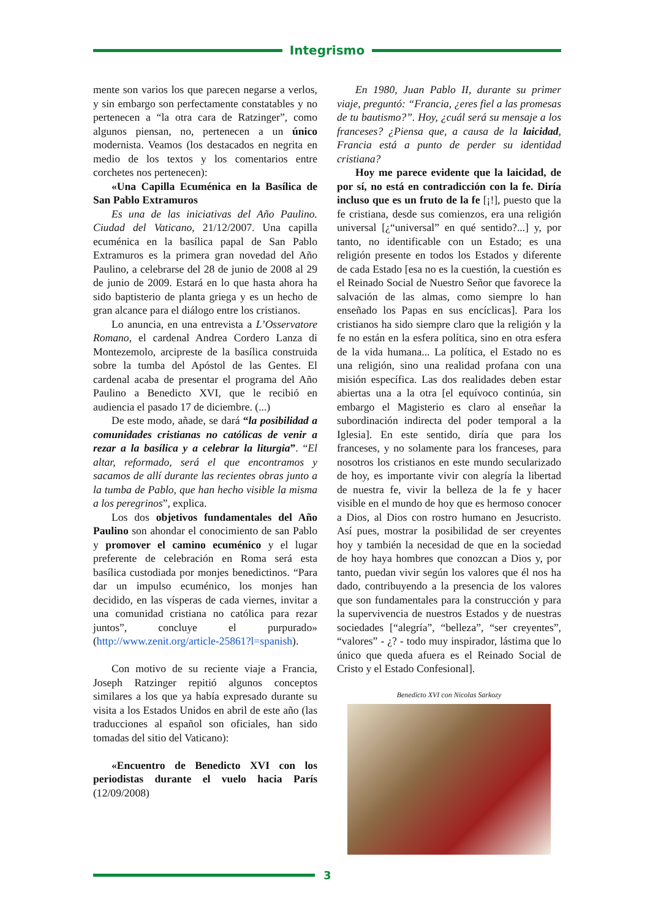Integrismo
mente son varios los que parecen negarse a verlos, y sin embargo son perfectamente constatables y no pertenecen a “la otra cara de Ratzinger”, como algunos piensan, no, pertenecen a un único modernista. Veamos (los destacados en negrita en medio de los textos y los comentarios entre corchetes nos pertenecen):
«Una Capilla Ecuménica en la Basílica de San Pablo Extramuros
Es una de las iniciativas del Año Paulino. Ciudad del Vaticano, 21/12/2007. Una capilla ecuménica en la basílica papal de San Pablo Extramuros es la primera gran novedad del Año Paulino, a celebrarse del 28 de junio de 2008 al 29 de junio de 2009. Estará en lo que hasta ahora ha sido baptisterio de planta griega y es un hecho de gran alcance para el diálogo entre los cristianos.
Lo anuncia, en una entrevista a L’Osservatore Romano, el cardenal Andrea Cordero Lanza di Montezemolo, arcipreste de la basílica construida sobre la tumba del Apóstol de las Gentes. El cardenal acaba de presentar el programa del Año Paulino a Benedicto XVI, que le recibió en audiencia el pasado 17 de diciembre. (...)
De este modo, añade, se dará “la posibilidad a comunidades cristianas no católicas de venir a rezar a la basílica y a celebrar la liturgia”. “El altar, reformado, será el que encontramos y sacamos de allí durante las recientes obras junto a la tumba de Pablo, que han hecho visible la misma a los peregrinos”, explica.
Los dos objetivos fundamentales del Año Paulino son ahondar el conocimiento de san Pablo y promover el camino ecuménico y el lugar preferente de celebración en Roma será esta basílica custodiada por monjes benedictinos. “Para dar un impulso ecuménico, los monjes han decidido, en las vísperas de cada viernes, invitar a una comunidad cristiana no católica para rezar juntos”, concluye el purpurado» (http://www.zenit.org/article-25861?l=spanish).
Con motivo de su reciente viaje a Francia, Joseph Ratzinger repitió algunos conceptos similares a los que ya había expresado durante su visita a los Estados Unidos en abril de este año (las traducciones al español son oficiales, han sido tomadas del sitio del Vaticano):
«Encuentro de Benedicto XVI con los periodistas durante el vuelo hacia París (12/09/2008)
En 1980, Juan Pablo II, durante su primer viaje, preguntó: “Francia, ¿eres fiel a las promesas de tu bautismo?”. Hoy, ¿cuál será su mensaje a los franceses? ¿Piensa que, a causa de la laicidad, Francia está a punto de perder su identidad cristiana?
Hoy me parece evidente que la laicidad, de por sí, no está en contradicción con la fe. Diría incluso que es un fruto de la fe [¡!], puesto que la fe cristiana, desde sus comienzos, era una religión universal [¿“universal” en qué sentido?...] y, por tanto, no identificable con un Estado; es una religión presente en todos los Estados y diferente de cada Estado [esa no es la cuestión, la cuestión es el Reinado Social de Nuestro Señor que favorece la salvación de las almas, como siempre lo han enseñado los Papas en sus encíclicas]. Para los cristianos ha sido siempre claro que la religión y la fe no están en la esfera política, sino en otra esfera de la vida humana... La política, el Estado no es una religión, sino una realidad profana con una misión específica. Las dos realidades deben estar abiertas una a la otra [el equívoco continúa, sin embargo el Magisterio es claro al enseñar la subordinación indirecta del poder temporal a la Iglesia]. En este sentido, diría que para los franceses, y no solamente para los franceses, para nosotros los cristianos en este mundo secularizado de hoy, es importante vivir con alegría la libertad de nuestra fe, vivir la belleza de la fe y hacer visible en el mundo de hoy que es hermoso conocer a Dios, al Dios con rostro humano en Jesucristo. Así pues, mostrar la posibilidad de ser creyentes hoy y también la necesidad de que en la sociedad de hoy haya hombres que conozcan a Dios y, por tanto, puedan vivir según los valores que él nos ha dado, contribuyendo a la presencia de los valores que son fundamentales para la construcción y para la supervivencia de nuestros Estados y de nuestras sociedades [“alegría”, “belleza”, “ser creyentes”, “valores” - ¿? - todo muy inspirador, lástima que lo único que queda afuera es el Reinado Social de Cristo y el Estado Confesional].
Benedicto XVI con Nicolas Sarkozy
3